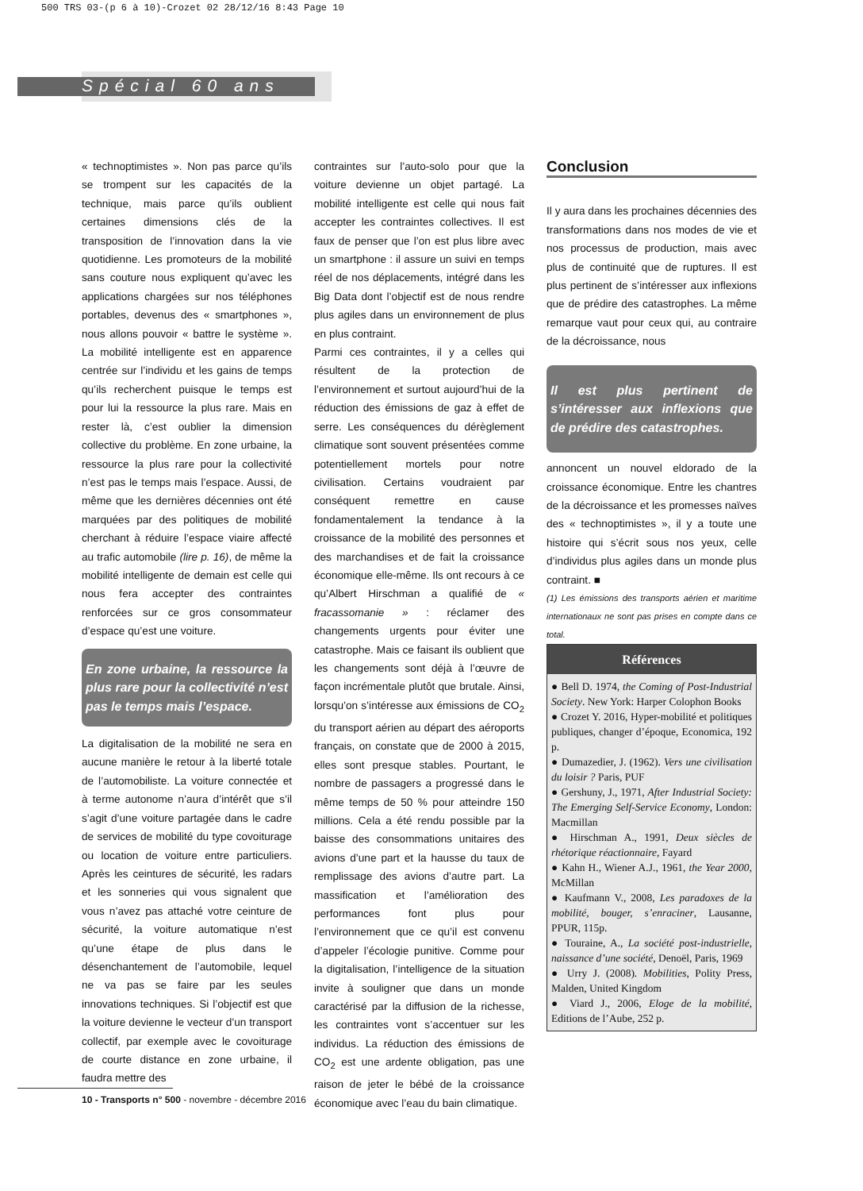500 TRS 03-(p 6 à 10)-Crozet 02 28/12/16 8:43 Page 10
Spécial 60 ans
« technoptimistes ». Non pas parce qu’ils se trompent sur les capacités de la technique, mais parce qu’ils oublient certaines dimensions clés de la transposition de l’innovation dans la vie quotidienne. Les promoteurs de la mobilité sans couture nous expliquent qu’avec les applications chargées sur nos téléphones portables, devenus des « smartphones », nous allons pouvoir « battre le système ». La mobilité intelligente est en apparence centrée sur l’individu et les gains de temps qu’ils recherchent puisque le temps est pour lui la ressource la plus rare. Mais en rester là, c’est oublier la dimension collective du problème. En zone urbaine, la ressource la plus rare pour la collectivité n’est pas le temps mais l’espace. Aussi, de même que les dernières décennies ont été marquées par des politiques de mobilité cherchant à réduire l’espace viaire affecté au trafic automobile (lire p. 16), de même la mobilité intelligente de demain est celle qui nous fera accepter des contraintes renforcées sur ce gros consommateur d’espace qu’est une voiture.
En zone urbaine, la ressource la plus rare pour la collectivité n’est pas le temps mais l’espace.
La digitalisation de la mobilité ne sera en aucune manière le retour à la liberté totale de l’automobiliste. La voiture connectée et à terme autonome n’aura d’intérêt que s’il s’agit d’une voiture partagée dans le cadre de services de mobilité du type covoiturage ou location de voiture entre particuliers. Après les ceintures de sécurité, les radars et les sonneries qui vous signalent que vous n’avez pas attaché votre ceinture de sécurité, la voiture automatique n’est qu’une étape de plus dans le désenchantement de l’automobile, lequel ne va pas se faire par les seules innovations techniques. Si l’objectif est que la voiture devienne le vecteur d’un transport collectif, par exemple avec le covoiturage de courte distance en zone urbaine, il faudra mettre des
contraintes sur l’auto-solo pour que la voiture devienne un objet partagé. La mobilité intelligente est celle qui nous fait accepter les contraintes collectives. Il est faux de penser que l’on est plus libre avec un smartphone : il assure un suivi en temps réel de nos déplacements, intégré dans les Big Data dont l’objectif est de nous rendre plus agiles dans un environnement de plus en plus contraint.
Parmi ces contraintes, il y a celles qui résultent de la protection de l’environnement et surtout aujourd’hui de la réduction des émissions de gaz à effet de serre. Les conséquences du dérèglement climatique sont souvent présentées comme potentiellement mortels pour notre civilisation. Certains voudraient par conséquent remettre en cause fondamentalement la tendance à la croissance de la mobilité des personnes et des marchandises et de fait la croissance économique elle-même. Ils ont recours à ce qu’Albert Hirschman a qualifié de « fracassomanie » : réclamer des changements urgents pour éviter une catastrophe. Mais ce faisant ils oublient que les changements sont déjà à l’œuvre de façon incrémentale plutôt que brutale. Ainsi, lorsqu’on s’intéresse aux émissions de CO<sub>2</sub> du transport aérien au départ des aéroports français, on constate que de 2000 à 2015, elles sont presque stables. Pourtant, le nombre de passagers a progressé dans le même temps de 50 % pour atteindre 150 millions. Cela a été rendu possible par la baisse des consommations unitaires des avions d’une part et la hausse du taux de remplissage des avions d’autre part. La massification et l’amélioration des performances font plus pour l’environnement que ce qu’il est convenu d’appeler l’écologie punitive. Comme pour la digitalisation, l’intelligence de la situation invite à souligner que dans un monde caractérisé par la diffusion de la richesse, les contraintes vont s’accentuer sur les individus. La réduction des émissions de CO<sub>2</sub> est une ardente obligation, pas une raison de jeter le bébé de la croissance économique avec l’eau du bain climatique.
Conclusion
Il y aura dans les prochaines décennies des transformations dans nos modes de vie et nos processus de production, mais avec plus de continuité que de ruptures. Il est plus pertinent de s’intéresser aux inflexions que de prédire des catastrophes. La même remarque vaut pour ceux qui, au contraire de la décroissance, nous
Il est plus pertinent de s’intéresser aux inflexions que de prédire des catastrophes.
annoncent un nouvel eldorado de la croissance économique. Entre les chantres de la décroissance et les promesses naïves des « technoptimistes », il y a toute une histoire qui s’écrit sous nos yeux, celle d’individus plus agiles dans un monde plus contraint. ■
(1) Les émissions des transports aérien et maritime internationaux ne sont pas prises en compte dans ce total.
Références
● Bell D. 1974, the Coming of Post-Industrial Society. New York: Harper Colophon Books
● Crozet Y. 2016, Hyper-mobilité et politiques publiques, changer d’époque, Economica, 192 p.
● Dumazedier, J. (1962). Vers une civilisation du loisir ? Paris, PUF
● Gershuny, J., 1971, After Industrial Society: The Emerging Self-Service Economy, London: Macmillan
● Hirschman A., 1991, Deux siècles de rhétorique réactionnaire, Fayard
● Kahn H., Wiener A.J., 1961, the Year 2000, McMillan
● Kaufmann V., 2008, Les paradoxes de la mobilité, bouger, s’enraciner, Lausanne, PPUR, 115p.
● Touraine, A., La société post-industrielle, naissance d’une société, Denoël, Paris, 1969
● Urry J. (2008). Mobilities, Polity Press, Malden, United Kingdom
● Viard J., 2006, Eloge de la mobilité, Editions de l’Aube, 252 p.
10 - Transports n° 500 - novembre - décembre 2016